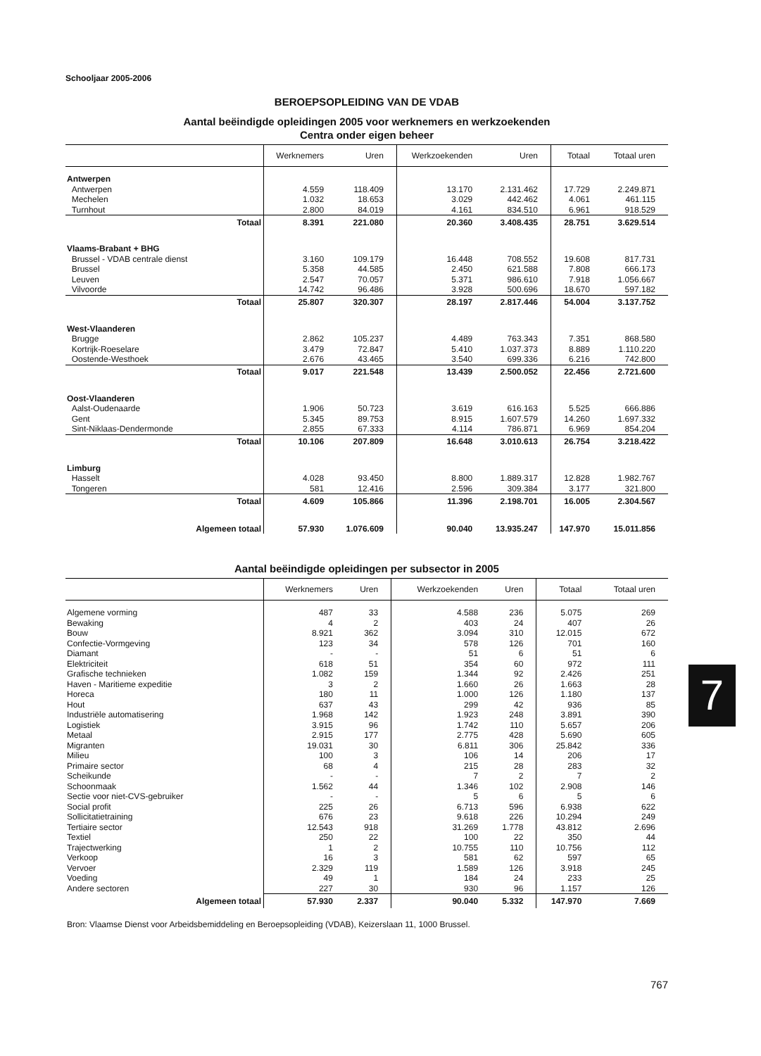Schooljaar 2005-2006
BEROEPSOPLEIDING VAN DE VDAB
Aantal beëindigde opleidingen 2005 voor werknemers en werkzoekenden
Centra onder eigen beheer
| | Werknemers | Uren | Werkzoekenden | Uren | Totaal | Totaal uren |
| --- | --- | --- | --- | --- | --- | --- |
| Antwerpen | | | | | | |
| Antwerpen | 4.559 | 118.409 | 13.170 | 2.131.462 | 17.729 | 2.249.871 |
| Mechelen | 1.032 | 18.653 | 3.029 | 442.462 | 4.061 | 461.115 |
| Turnhout | 2.800 | 84.019 | 4.161 | 834.510 | 6.961 | 918.529 |
| Totaal | 8.391 | 221.080 | 20.360 | 3.408.435 | 28.751 | 3.629.514 |
| Vlaams-Brabant + BHG | | | | | | |
| Brussel - VDAB centrale dienst | 3.160 | 109.179 | 16.448 | 708.552 | 19.608 | 817.731 |
| Brussel | 5.358 | 44.585 | 2.450 | 621.588 | 7.808 | 666.173 |
| Leuven | 2.547 | 70.057 | 5.371 | 986.610 | 7.918 | 1.056.667 |
| Vilvoorde | 14.742 | 96.486 | 3.928 | 500.696 | 18.670 | 597.182 |
| Totaal | 25.807 | 320.307 | 28.197 | 2.817.446 | 54.004 | 3.137.752 |
| West-Vlaanderen | | | | | | |
| Brugge | 2.862 | 105.237 | 4.489 | 763.343 | 7.351 | 868.580 |
| Kortrijk-Roeselare | 3.479 | 72.847 | 5.410 | 1.037.373 | 8.889 | 1.110.220 |
| Oostende-Westhoek | 2.676 | 43.465 | 3.540 | 699.336 | 6.216 | 742.800 |
| Totaal | 9.017 | 221.548 | 13.439 | 2.500.052 | 22.456 | 2.721.600 |
| Oost-Vlaanderen | | | | | | |
| Aalst-Oudenaarde | 1.906 | 50.723 | 3.619 | 616.163 | 5.525 | 666.886 |
| Gent | 5.345 | 89.753 | 8.915 | 1.607.579 | 14.260 | 1.697.332 |
| Sint-Niklaas-Dendermonde | 2.855 | 67.333 | 4.114 | 786.871 | 6.969 | 854.204 |
| Totaal | 10.106 | 207.809 | 16.648 | 3.010.613 | 26.754 | 3.218.422 |
| Limburg | | | | | | |
| Hasselt | 4.028 | 93.450 | 8.800 | 1.889.317 | 12.828 | 1.982.767 |
| Tongeren | 581 | 12.416 | 2.596 | 309.384 | 3.177 | 321.800 |
| Totaal | 4.609 | 105.866 | 11.396 | 2.198.701 | 16.005 | 2.304.567 |
| Algemeen totaal | 57.930 | 1.076.609 | 90.040 | 13.935.247 | 147.970 | 15.011.856 |
Aantal beëindigde opleidingen per subsector in 2005
| | Werknemers | Uren | Werkzoekenden | Uren | Totaal | Totaal uren |
| --- | --- | --- | --- | --- | --- | --- |
| Algemene vorming | 487 | 33 | 4.588 | 236 | 5.075 | 269 |
| Bewaking | 4 | 2 | 403 | 24 | 407 | 26 |
| Bouw | 8.921 | 362 | 3.094 | 310 | 12.015 | 672 |
| Confectie-Vormgeving | 123 | 34 | 578 | 126 | 701 | 160 |
| Diamant | - | - | 51 | 6 | 51 | 6 |
| Elektriciteit | 618 | 51 | 354 | 60 | 972 | 111 |
| Grafische technieken | 1.082 | 159 | 1.344 | 92 | 2.426 | 251 |
| Haven - Maritieme expeditie | 3 | 2 | 1.660 | 26 | 1.663 | 28 |
| Horeca | 180 | 11 | 1.000 | 126 | 1.180 | 137 |
| Hout | 637 | 43 | 299 | 42 | 936 | 85 |
| Industriële automatisering | 1.968 | 142 | 1.923 | 248 | 3.891 | 390 |
| Logistiek | 3.915 | 96 | 1.742 | 110 | 5.657 | 206 |
| Metaal | 2.915 | 177 | 2.775 | 428 | 5.690 | 605 |
| Migranten | 19.031 | 30 | 6.811 | 306 | 25.842 | 336 |
| Milieu | 100 | 3 | 106 | 14 | 206 | 17 |
| Primaire sector | 68 | 4 | 215 | 28 | 283 | 32 |
| Scheikunde | - | - | 7 | 2 | 7 | 2 |
| Schoonmaak | 1.562 | 44 | 1.346 | 102 | 2.908 | 146 |
| Sectie voor niet-CVS-gebruiker | - | - | 5 | 6 | 5 | 6 |
| Social profit | 225 | 26 | 6.713 | 596 | 6.938 | 622 |
| Sollicitatietraining | 676 | 23 | 9.618 | 226 | 10.294 | 249 |
| Tertiaire sector | 12.543 | 918 | 31.269 | 1.778 | 43.812 | 2.696 |
| Textiel | 250 | 22 | 100 | 22 | 350 | 44 |
| Trajectwerking | 1 | 2 | 10.755 | 110 | 10.756 | 112 |
| Verkoop | 16 | 3 | 581 | 62 | 597 | 65 |
| Vervoer | 2.329 | 119 | 1.589 | 126 | 3.918 | 245 |
| Voeding | 49 | 1 | 184 | 24 | 233 | 25 |
| Andere sectoren | 227 | 30 | 930 | 96 | 1.157 | 126 |
| Algemeen totaal | 57.930 | 2.337 | 90.040 | 5.332 | 147.970 | 7.669 |
Bron: Vlaamse Dienst voor Arbeidsbemiddeling en Beroepsopleiding (VDAB), Keizerslaan 11, 1000 Brussel.
767
7